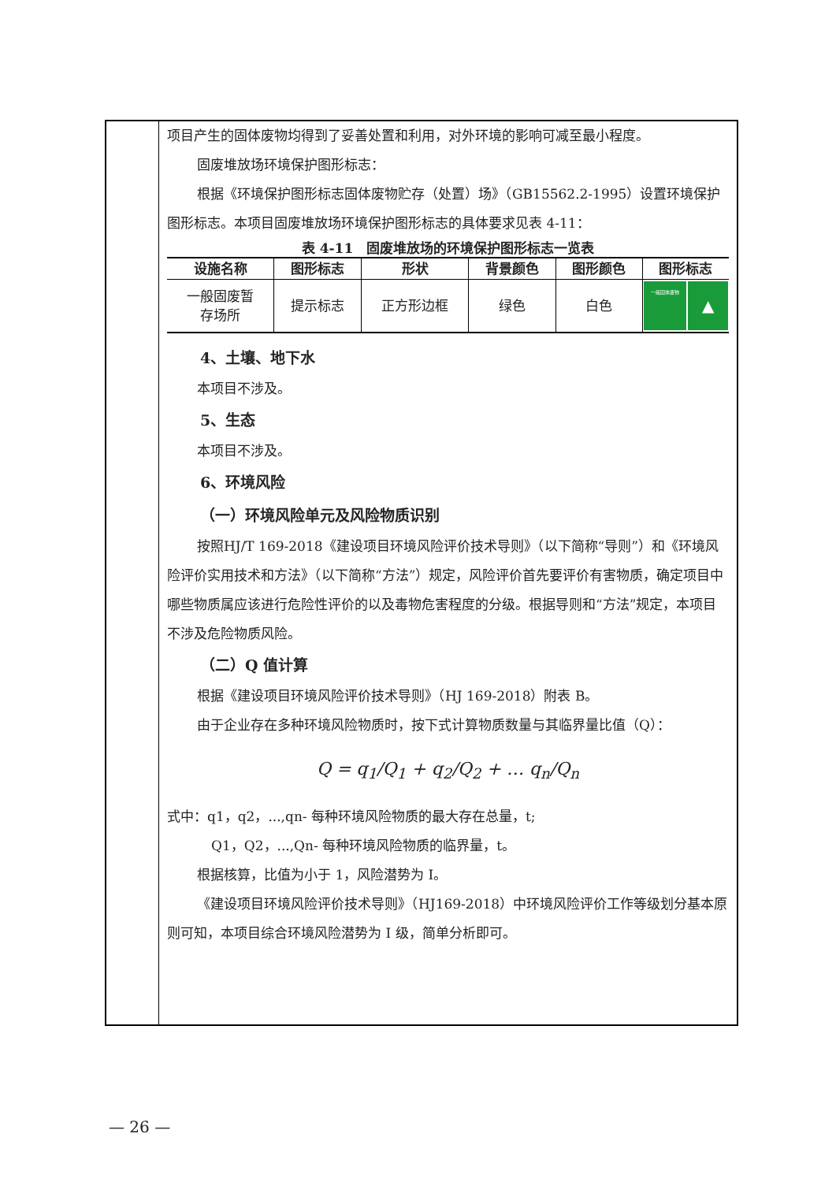项目产生的固体废物均得到了妥善处置和利用，对外环境的影响可减至最小程度。
固废堆放场环境保护图形标志：
根据《环境保护图形标志固体废物贮存（处置）场》（GB15562.2-1995）设置环境保护图形标志。本项目固废堆放场环境保护图形标志的具体要求见表 4-11：
表 4-11　固废堆放场的环境保护图形标志一览表
| 设施名称 | 图形标志 | 形状 | 背景颜色 | 图形颜色 | 图形标志 |
| --- | --- | --- | --- | --- | --- |
| 一般固废暂 存场所 | 提示标志 | 正方形边框 | 绿色 | 白色 | 一般固体废物 ▲ |
4、土壤、地下水
本项目不涉及。
5、生态
本项目不涉及。
6、环境风险
（一）环境风险单元及风险物质识别
按照HJ/T 169-2018《建设项目环境风险评价技术导则》（以下简称“导则”）和《环境风险评价实用技术和方法》（以下简称“方法”）规定，风险评价首先要评价有害物质，确定项目中哪些物质属应该进行危险性评价的以及毒物危害程度的分级。根据导则和“方法”规定，本项目不涉及危险物质风险。
（二）Q 值计算
根据《建设项目环境风险评价技术导则》（HJ 169-2018）附表 B。
由于企业存在多种环境风险物质时，按下式计算物质数量与其临界量比值（Q）：
Q = q<sub>1</sub>/Q<sub>1</sub> + q<sub>2</sub>/Q<sub>2</sub> + … q<sub>n</sub>/Q<sub>n</sub>
式中：q1，q2，...,qn- 每种环境风险物质的最大存在总量，t;
Q1，Q2，...,Qn- 每种环境风险物质的临界量，t。
根据核算，比值为小于 1，风险潜势为 I。
《建设项目环境风险评价技术导则》（HJ169-2018）中环境风险评价工作等级划分基本原则可知，本项目综合环境风险潜势为 I 级，简单分析即可。
— 26 —